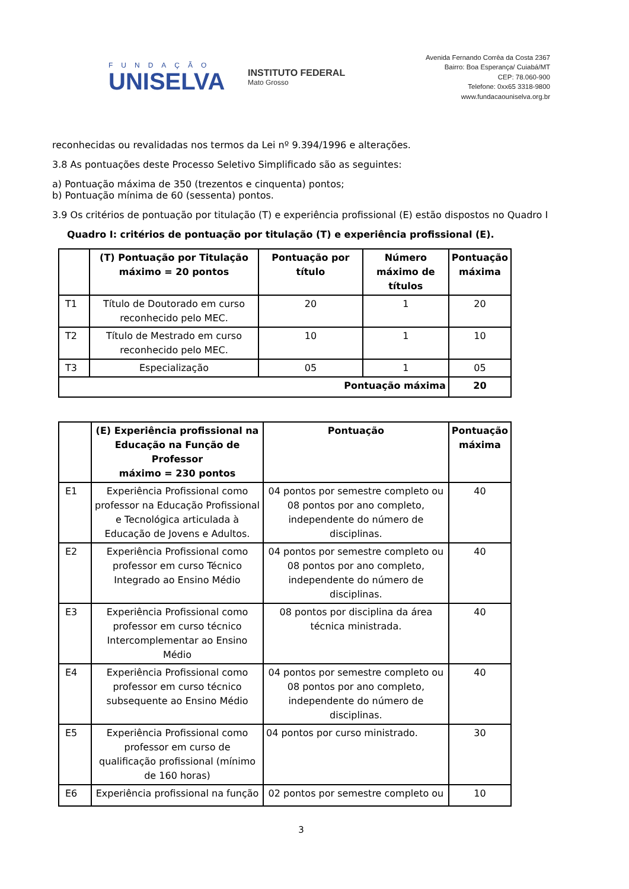FUNDAÇÃO
UNISELVA
INSTITUTO FEDERAL
Mato Grosso
Avenida Fernando Corrêa da Costa 2367
Bairro: Boa Esperança/ Cuiabá/MT
CEP: 78.060-900
Telefone: 0xx65 3318-9800
www.fundacaouniselva.org.br
reconhecidas ou revalidadas nos termos da Lei nº 9.394/1996 e alterações.
3.8 As pontuações deste Processo Seletivo Simplificado são as seguintes:
a) Pontuação máxima de 350 (trezentos e cinquenta) pontos;
b) Pontuação mínima de 60 (sessenta) pontos.
3.9 Os critérios de pontuação por titulação (T) e experiência profissional (E) estão dispostos no Quadro I
Quadro I: critérios de pontuação por titulação (T) e experiência profissional (E).
| | (T) Pontuação por Titulação máximo = 20 pontos | Pontuação por título | Número máximo de títulos | Pontuação máxima |
| --- | --- | --- | --- | --- |
| T1 | Título de Doutorado em curso reconhecido pelo MEC. | 20 | 1 | 20 |
| T2 | Título de Mestrado em curso reconhecido pelo MEC. | 10 | 1 | 10 |
| T3 | Especialização | 05 | 1 | 05 |
| Pontuação máxima | | | | 20 |
| | (E) Experiência profissional na Educação na Função de Professor máximo = 230 pontos | Pontuação | Pontuação máxima |
| --- | --- | --- | --- |
| E1 | Experiência Profissional como professor na Educação Profissional e Tecnológica articulada à Educação de Jovens e Adultos. | 04 pontos por semestre completo ou 08 pontos por ano completo, independente do número de disciplinas. | 40 |
| E2 | Experiência Profissional como professor em curso Técnico Integrado ao Ensino Médio | 04 pontos por semestre completo ou 08 pontos por ano completo, independente do número de disciplinas. | 40 |
| E3 | Experiência Profissional como professor em curso técnico Intercomplementar ao Ensino Médio | 08 pontos por disciplina da área técnica ministrada. | 40 |
| E4 | Experiência Profissional como professor em curso técnico subsequente ao Ensino Médio | 04 pontos por semestre completo ou 08 pontos por ano completo, independente do número de disciplinas. | 40 |
| E5 | Experiência Profissional como professor em curso de qualificação profissional (mínimo de 160 horas) | 04 pontos por curso ministrado. | 30 |
| E6 | Experiência profissional na função | 02 pontos por semestre completo ou | 10 |
3